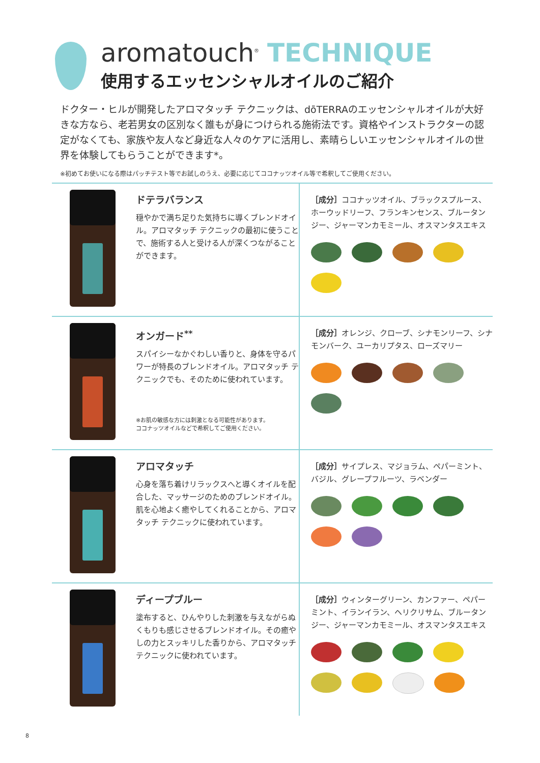aromatouch<sup>®</sup> TECHNIQUE
使用するエッセンシャルオイルのご紹介
ドクター・ヒルが開発したアロマタッチ テクニックは、dōTERRAのエッセンシャルオイルが大好きな方なら、老若男女の区別なく誰もが身につけられる施術法です。資格やインストラクターの認定がなくても、家族や友人など身近な人々のケアに活用し、素晴らしいエッセンシャルオイルの世界を体験してもらうことができます*。
※初めてお使いになる際はパッチテスト等でお試しのうえ、必要に応じてココナッツオイル等で希釈してご使用ください。
ドテラバランス
穏やかで満ち足りた気持ちに導くブレンドオイル。アロマタッチ テクニックの最初に使うことで、施術する人と受ける人が深くつながることができます。
［成分］ココナッツオイル、ブラックスプルース、ホーウッドリーフ、フランキンセンス、ブルータンジー、ジャーマンカモミール、オスマンタスエキス
オンガード<sup>**</sup>
スパイシーなかぐわしい香りと、身体を守るパワーが特長のブレンドオイル。アロマタッチ テクニックでも、そのために使われています。
※お肌の敏感な方には刺激となる可能性があります。
ココナッツオイルなどで希釈してご使用ください。
［成分］オレンジ、クローブ、シナモンリーフ、シナモンバーク、ユーカリプタス、ローズマリー
アロマタッチ
心身を落ち着けリラックスへと導くオイルを配合した、マッサージのためのブレンドオイル。肌を心地よく癒やしてくれることから、アロマタッチ テクニックに使われています。
［成分］サイプレス、マジョラム、ペパーミント、バジル、グレープフルーツ、ラベンダー
ディープブルー
塗布すると、ひんやりした刺激を与えながらぬくもりも感じさせるブレンドオイル。その癒やしの力とスッキリした香りから、アロマタッチ テクニックに使われています。
［成分］ウィンターグリーン、カンファー、ペパーミント、イランイラン、ヘリクリサム、ブルータンジー、ジャーマンカモミール、オスマンタスエキス
8